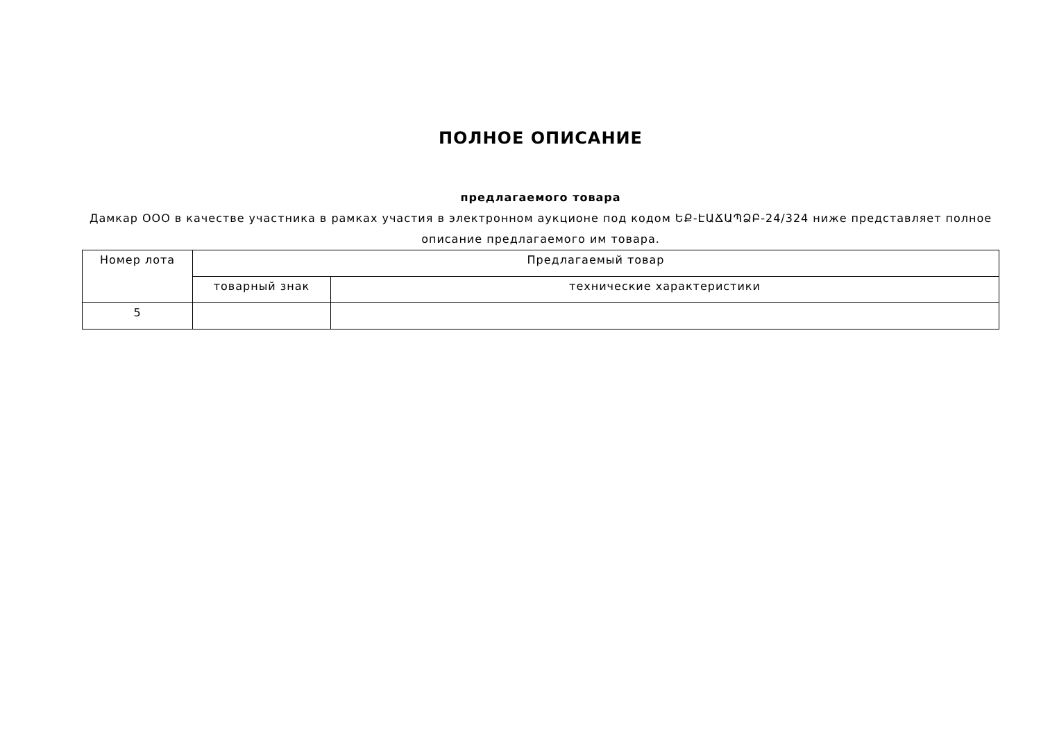ПОЛНОЕ ОПИСАНИЕ
предлагаемого товара
Дамкар ООО в качестве участника в рамках участия в электронном аукционе под кодом ԵՔ-ԷԱՃԱՊՁԲ-24/324 ниже представляет полное описание предлагаемого им товара.
| Номер лота | Предлагаемый товар | |
| --- | --- | --- |
| | товарный знак | технические характеристики |
| 5 | | |